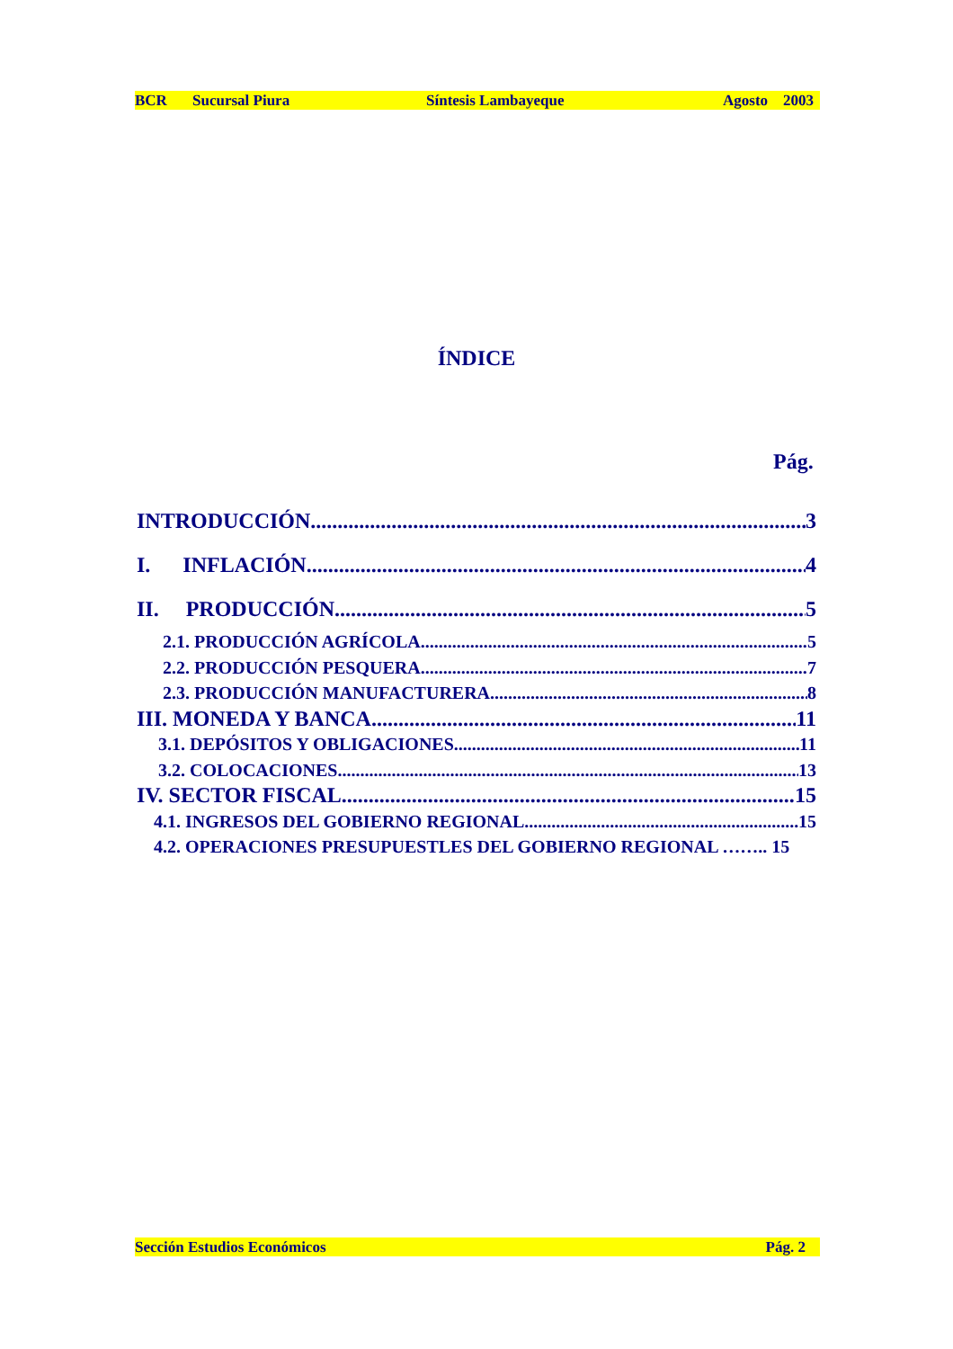BCR Sucursal Piura Síntesis Lambayeque Agosto 2003
ÍNDICE
Pág.
INTRODUCCIÓN 3
I. INFLACIÓN 4
II. PRODUCCIÓN 5
2.1. PRODUCCIÓN AGRÍCOLA 5
2.2. PRODUCCIÓN PESQUERA 7
2.3. PRODUCCIÓN MANUFACTURERA 8
III. MONEDA Y BANCA 11
3.1. DEPÓSITOS Y OBLIGACIONES 11
3.2. COLOCACIONES 13
IV. SECTOR FISCAL 15
4.1. INGRESOS DEL GOBIERNO REGIONAL 15
4.2. OPERACIONES PRESUPUESTLES DEL GOBIERNO REGIONAL …….. 15
Sección Estudios Económicos Pág. 2